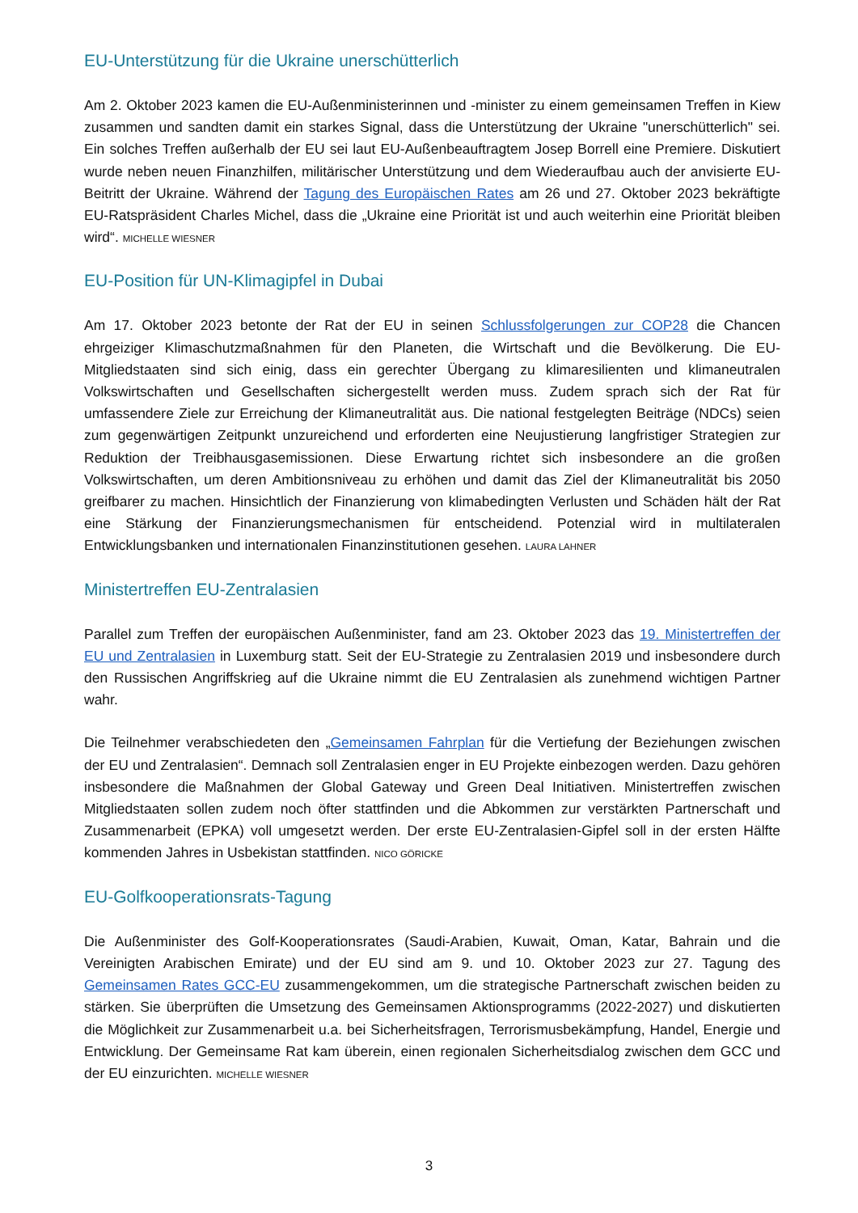EU-Unterstützung für die Ukraine unerschütterlich
Am 2. Oktober 2023 kamen die EU-Außenministerinnen und -minister zu einem gemeinsamen Treffen in Kiew zusammen und sandten damit ein starkes Signal, dass die Unterstützung der Ukraine "unerschütterlich" sei. Ein solches Treffen außerhalb der EU sei laut EU-Außenbeauftragtem Josep Borrell eine Premiere. Diskutiert wurde neben neuen Finanzhilfen, militärischer Unterstützung und dem Wiederaufbau auch der anvisierte EU-Beitritt der Ukraine. Während der Tagung des Europäischen Rates am 26 und 27. Oktober 2023 bekräftigte EU-Ratspräsident Charles Michel, dass die „Ukraine eine Priorität ist und auch weiterhin eine Priorität bleiben wird“. MICHELLE WIESNER
EU-Position für UN-Klimagipfel in Dubai
Am 17. Oktober 2023 betonte der Rat der EU in seinen Schlussfolgerungen zur COP28 die Chancen ehrgeiziger Klimaschutzmaßnahmen für den Planeten, die Wirtschaft und die Bevölkerung. Die EU-Mitgliedstaaten sind sich einig, dass ein gerechter Übergang zu klimaresilienten und klimaneutralen Volkswirtschaften und Gesellschaften sichergestellt werden muss. Zudem sprach sich der Rat für umfassendere Ziele zur Erreichung der Klimaneutralität aus. Die national festgelegten Beiträge (NDCs) seien zum gegenwärtigen Zeitpunkt unzureichend und erforderten eine Neujustierung langfristiger Strategien zur Reduktion der Treibhausgasemissionen. Diese Erwartung richtet sich insbesondere an die großen Volkswirtschaften, um deren Ambitionsniveau zu erhöhen und damit das Ziel der Klimaneutralität bis 2050 greifbarer zu machen. Hinsichtlich der Finanzierung von klimabedingten Verlusten und Schäden hält der Rat eine Stärkung der Finanzierungsmechanismen für entscheidend. Potenzial wird in multilateralen Entwicklungsbanken und internationalen Finanzinstitutionen gesehen. LAURA LAHNER
Ministertreffen EU-Zentralasien
Parallel zum Treffen der europäischen Außenminister, fand am 23. Oktober 2023 das 19. Ministertreffen der EU und Zentralasien in Luxemburg statt. Seit der EU-Strategie zu Zentralasien 2019 und insbesondere durch den Russischen Angriffskrieg auf die Ukraine nimmt die EU Zentralasien als zunehmend wichtigen Partner wahr.
Die Teilnehmer verabschiedeten den „Gemeinsamen Fahrplan für die Vertiefung der Beziehungen zwischen der EU und Zentralasien“. Demnach soll Zentralasien enger in EU Projekte einbezogen werden. Dazu gehören insbesondere die Maßnahmen der Global Gateway und Green Deal Initiativen. Ministertreffen zwischen Mitgliedstaaten sollen zudem noch öfter stattfinden und die Abkommen zur verstärkten Partnerschaft und Zusammenarbeit (EPKA) voll umgesetzt werden. Der erste EU-Zentralasien-Gipfel soll in der ersten Hälfte kommenden Jahres in Usbekistan stattfinden. NICO GÖRICKE
EU-Golfkooperationsrats-Tagung
Die Außenminister des Golf-Kooperationsrates (Saudi-Arabien, Kuwait, Oman, Katar, Bahrain und die Vereinigten Arabischen Emirate) und der EU sind am 9. und 10. Oktober 2023 zur 27. Tagung des Gemeinsamen Rates GCC-EU zusammengekommen, um die strategische Partnerschaft zwischen beiden zu stärken. Sie überprüften die Umsetzung des Gemeinsamen Aktionsprogramms (2022-2027) und diskutierten die Möglichkeit zur Zusammenarbeit u.a. bei Sicherheitsfragen, Terrorismusbekämpfung, Handel, Energie und Entwicklung. Der Gemeinsame Rat kam überein, einen regionalen Sicherheitsdialog zwischen dem GCC und der EU einzurichten. MICHELLE WIESNER
3